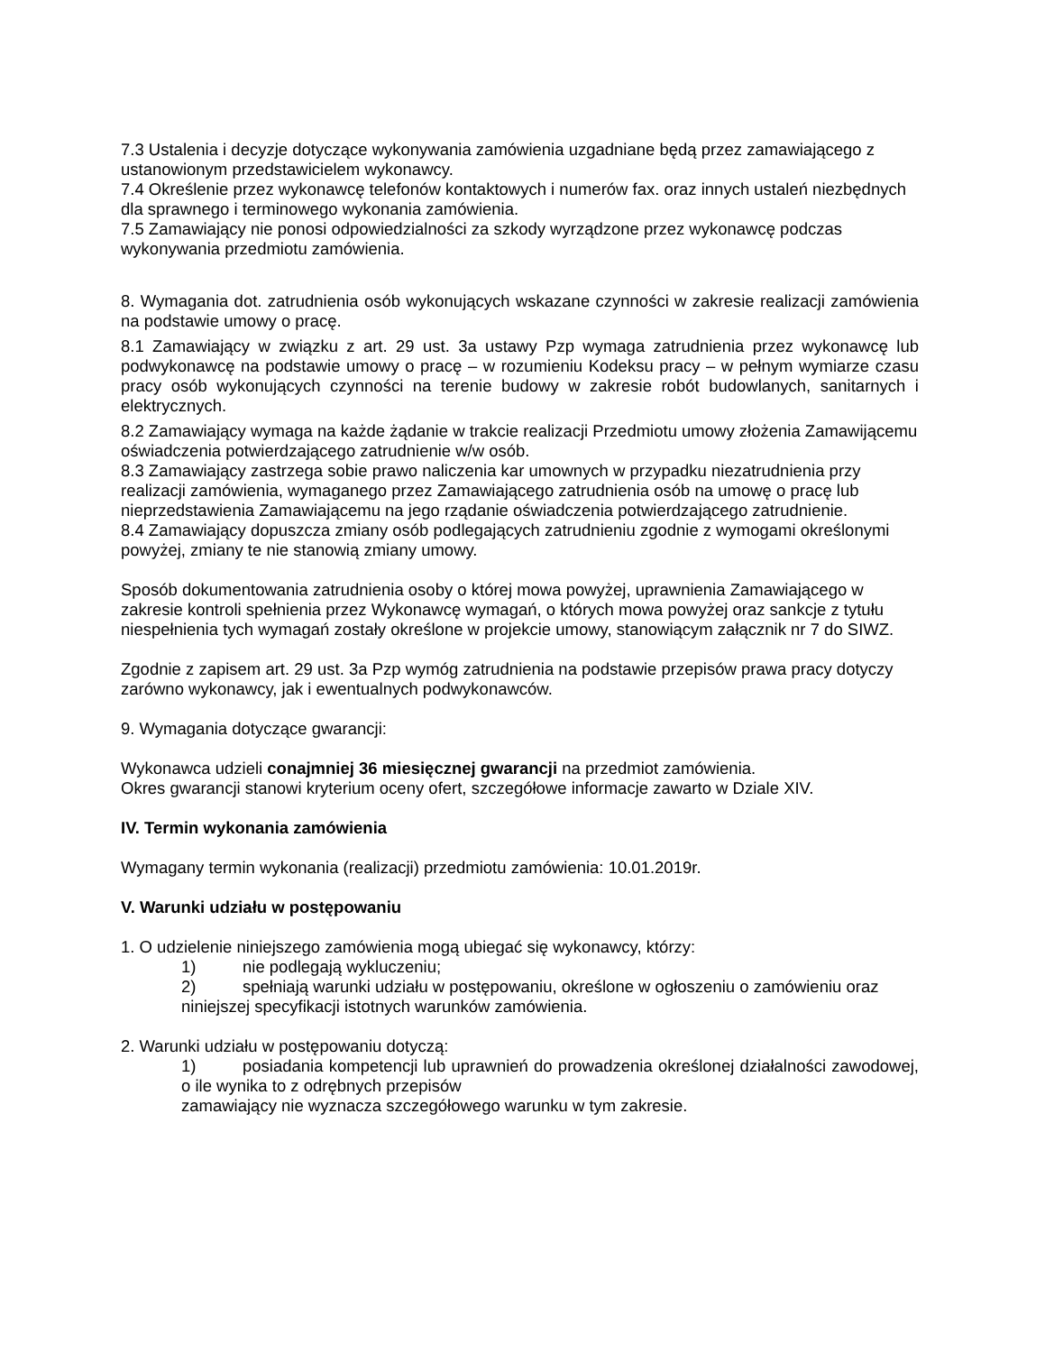7.3 Ustalenia i decyzje dotyczące wykonywania zamówienia uzgadniane będą przez zamawiającego z ustanowionym przedstawicielem wykonawcy.
7.4 Określenie przez wykonawcę telefonów kontaktowych i numerów fax. oraz innych ustaleń niezbędnych dla sprawnego i terminowego wykonania zamówienia.
7.5 Zamawiający nie ponosi odpowiedzialności za szkody wyrządzone przez wykonawcę podczas wykonywania przedmiotu zamówienia.
8. Wymagania dot. zatrudnienia osób wykonujących wskazane czynności w zakresie realizacji zamówienia na podstawie umowy o pracę.
8.1 Zamawiający w związku z art. 29 ust. 3a ustawy Pzp wymaga zatrudnienia przez wykonawcę lub podwykonawcę na podstawie umowy o pracę – w rozumieniu Kodeksu pracy – w pełnym wymiarze czasu pracy osób wykonujących czynności na terenie budowy w zakresie robót budowlanych, sanitarnych i elektrycznych.
8.2 Zamawiający wymaga na każde żądanie w trakcie realizacji Przedmiotu umowy złożenia Zamawijącemu oświadczenia potwierdzającego zatrudnienie w/w osób.
8.3 Zamawiający zastrzega sobie prawo naliczenia kar umownych w przypadku niezatrudnienia przy realizacji zamówienia, wymaganego przez Zamawiającego zatrudnienia osób na umowę o pracę lub nieprzedstawienia Zamawiającemu na jego rządanie oświadczenia potwierdzającego zatrudnienie.
8.4 Zamawiający dopuszcza zmiany osób podlegających zatrudnieniu zgodnie z wymogami określonymi powyżej, zmiany te nie stanowią zmiany umowy.
Sposób dokumentowania zatrudnienia osoby o której mowa powyżej, uprawnienia Zamawiającego w zakresie kontroli spełnienia przez Wykonawcę wymagań, o których mowa powyżej oraz sankcje z tytułu niespełnienia tych wymagań zostały określone w projekcie umowy, stanowiącym załącznik nr 7 do SIWZ.
Zgodnie z zapisem art. 29 ust. 3a Pzp wymóg zatrudnienia na podstawie przepisów prawa pracy dotyczy zarówno wykonawcy, jak i ewentualnych podwykonawców.
9. Wymagania dotyczące gwarancji:
Wykonawca udzieli conajmniej 36 miesięcznej gwarancji na przedmiot zamówienia.
Okres gwarancji stanowi kryterium oceny ofert, szczegółowe informacje zawarto w Dziale XIV.
IV. Termin wykonania zamówienia
Wymagany termin wykonania (realizacji) przedmiotu zamówienia: 10.01.2019r.
V. Warunki udziału w postępowaniu
1. O udzielenie niniejszego zamówienia mogą ubiegać się wykonawcy, którzy:
1) nie podlegają wykluczeniu;
2) spełniają warunki udziału w postępowaniu, określone w ogłoszeniu o zamówieniu oraz niniejszej specyfikacji istotnych warunków zamówienia.
2. Warunki udziału w postępowaniu dotyczą:
1) posiadania kompetencji lub uprawnień do prowadzenia określonej działalności zawodowej, o ile wynika to z odrębnych przepisów
zamawiający nie wyznacza szczegółowego warunku w tym zakresie.